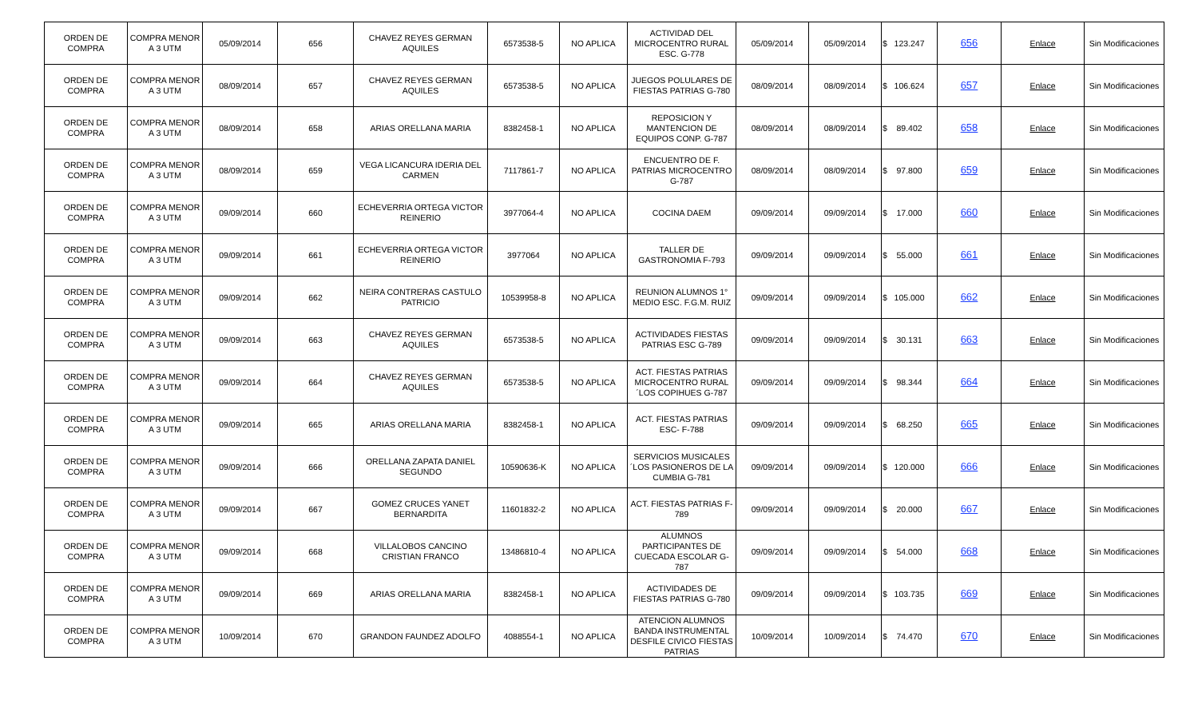| ORDEN DE COMPRA | COMPRA MENOR A 3 UTM | 05/09/2014 | 656 | CHAVEZ REYES GERMAN AQUILES | 6573538-5 | NO APLICA | ACTIVIDAD DEL MICROCENTRO RURAL ESC. G-778 | 05/09/2014 | 05/09/2014 | $ 123.247 | 656 | Enlace | Sin Modificaciones |
| ORDEN DE COMPRA | COMPRA MENOR A 3 UTM | 08/09/2014 | 657 | CHAVEZ REYES GERMAN AQUILES | 6573538-5 | NO APLICA | JUEGOS POLULARES DE FIESTAS PATRIAS G-780 | 08/09/2014 | 08/09/2014 | $ 106.624 | 657 | Enlace | Sin Modificaciones |
| ORDEN DE COMPRA | COMPRA MENOR A 3 UTM | 08/09/2014 | 658 | ARIAS ORELLANA MARIA | 8382458-1 | NO APLICA | REPOSICION Y MANTENCION DE EQUIPOS CONP. G-787 | 08/09/2014 | 08/09/2014 | $ 89.402 | 658 | Enlace | Sin Modificaciones |
| ORDEN DE COMPRA | COMPRA MENOR A 3 UTM | 08/09/2014 | 659 | VEGA LICANCURA IDERIA DEL CARMEN | 7117861-7 | NO APLICA | ENCUENTRO DE F. PATRIAS MICROCENTRO G-787 | 08/09/2014 | 08/09/2014 | $ 97.800 | 659 | Enlace | Sin Modificaciones |
| ORDEN DE COMPRA | COMPRA MENOR A 3 UTM | 09/09/2014 | 660 | ECHEVERRIA ORTEGA VICTOR REINERIO | 3977064-4 | NO APLICA | COCINA DAEM | 09/09/2014 | 09/09/2014 | $ 17.000 | 660 | Enlace | Sin Modificaciones |
| ORDEN DE COMPRA | COMPRA MENOR A 3 UTM | 09/09/2014 | 661 | ECHEVERRIA ORTEGA VICTOR REINERIO | 3977064 | NO APLICA | TALLER DE GASTRONOMIA F-793 | 09/09/2014 | 09/09/2014 | $ 55.000 | 661 | Enlace | Sin Modificaciones |
| ORDEN DE COMPRA | COMPRA MENOR A 3 UTM | 09/09/2014 | 662 | NEIRA CONTRERAS CASTULO PATRICIO | 10539958-8 | NO APLICA | REUNION ALUMNOS 1° MEDIO ESC. F.G.M. RUIZ | 09/09/2014 | 09/09/2014 | $ 105.000 | 662 | Enlace | Sin Modificaciones |
| ORDEN DE COMPRA | COMPRA MENOR A 3 UTM | 09/09/2014 | 663 | CHAVEZ REYES GERMAN AQUILES | 6573538-5 | NO APLICA | ACTIVIDADES FIESTAS PATRIAS ESC G-789 | 09/09/2014 | 09/09/2014 | $ 30.131 | 663 | Enlace | Sin Modificaciones |
| ORDEN DE COMPRA | COMPRA MENOR A 3 UTM | 09/09/2014 | 664 | CHAVEZ REYES GERMAN AQUILES | 6573538-5 | NO APLICA | ACT. FIESTAS PATRIAS MICROCENTRO RURAL ´LOS COPIHUES G-787 | 09/09/2014 | 09/09/2014 | $ 98.344 | 664 | Enlace | Sin Modificaciones |
| ORDEN DE COMPRA | COMPRA MENOR A 3 UTM | 09/09/2014 | 665 | ARIAS ORELLANA MARIA | 8382458-1 | NO APLICA | ACT. FIESTAS PATRIAS ESC- F-788 | 09/09/2014 | 09/09/2014 | $ 68.250 | 665 | Enlace | Sin Modificaciones |
| ORDEN DE COMPRA | COMPRA MENOR A 3 UTM | 09/09/2014 | 666 | ORELLANA ZAPATA DANIEL SEGUNDO | 10590636-K | NO APLICA | SERVICIOS MUSICALES ´LOS PASIONEROS DE LA CUMBIA G-781 | 09/09/2014 | 09/09/2014 | $ 120.000 | 666 | Enlace | Sin Modificaciones |
| ORDEN DE COMPRA | COMPRA MENOR A 3 UTM | 09/09/2014 | 667 | GOMEZ CRUCES YANET BERNARDITA | 11601832-2 | NO APLICA | ACT. FIESTAS PATRIAS F-789 | 09/09/2014 | 09/09/2014 | $ 20.000 | 667 | Enlace | Sin Modificaciones |
| ORDEN DE COMPRA | COMPRA MENOR A 3 UTM | 09/09/2014 | 668 | VILLALOBOS CANCINO CRISTIAN FRANCO | 13486810-4 | NO APLICA | ALUMNOS PARTICIPANTES DE CUECADA ESCOLAR G-787 | 09/09/2014 | 09/09/2014 | $ 54.000 | 668 | Enlace | Sin Modificaciones |
| ORDEN DE COMPRA | COMPRA MENOR A 3 UTM | 09/09/2014 | 669 | ARIAS ORELLANA MARIA | 8382458-1 | NO APLICA | ACTIVIDADES DE FIESTAS PATRIAS G-780 | 09/09/2014 | 09/09/2014 | $ 103.735 | 669 | Enlace | Sin Modificaciones |
| ORDEN DE COMPRA | COMPRA MENOR A 3 UTM | 10/09/2014 | 670 | GRANDON FAUNDEZ ADOLFO | 4088554-1 | NO APLICA | ATENCION ALUMNOS BANDA INSTRUMENTAL DESFILE CIVICO FIESTAS PATRIAS | 10/09/2014 | 10/09/2014 | $ 74.470 | 670 | Enlace | Sin Modificaciones |